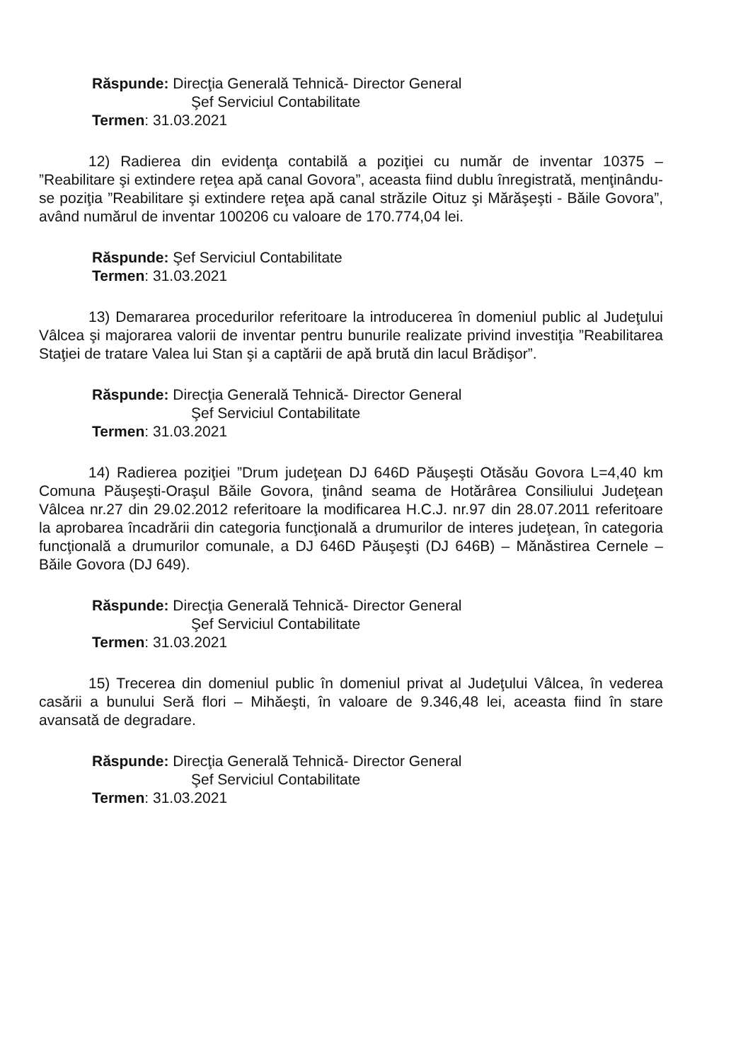Răspunde: Direcţia Generală Tehnică- Director General
Şef Serviciul Contabilitate
Termen: 31.03.2021
12) Radierea din evidenţa contabilă a poziţiei cu număr de inventar 10375 – ”Reabilitare şi extindere reţea apă canal Govora”, aceasta fiind dublu înregistrată, menţinându-se poziţia ”Reabilitare şi extindere reţea apă canal străzile Oituz şi Mărăşeşti - Băile Govora”, având numărul de inventar 100206 cu valoare de 170.774,04 lei.
Răspunde: Şef Serviciul Contabilitate
Termen: 31.03.2021
13) Demararea procedurilor referitoare la introducerea în domeniul public al Judeţului Vâlcea şi majorarea valorii de inventar pentru bunurile realizate privind investiţia ”Reabilitarea Staţiei de tratare Valea lui Stan şi a captării de apă brută din lacul Brădişor”.
Răspunde: Direcţia Generală Tehnică- Director General
Şef Serviciul Contabilitate
Termen: 31.03.2021
14) Radierea poziţiei ”Drum judeţean DJ 646D Păuşeşti Otăsău Govora L=4,40 km Comuna Păuşeşti-Oraşul Băile Govora, ţinând seama de Hotărârea Consiliului Judeţean Vâlcea nr.27 din 29.02.2012 referitoare la modificarea H.C.J. nr.97 din 28.07.2011 referitoare la aprobarea încadrării din categoria funcţională a drumurilor de interes judeţean, în categoria funcţională a drumurilor comunale, a DJ 646D Păuşeşti (DJ 646B) – Mănăstirea Cernele – Băile Govora (DJ 649).
Răspunde: Direcţia Generală Tehnică- Director General
Şef Serviciul Contabilitate
Termen: 31.03.2021
15) Trecerea din domeniul public în domeniul privat al Judeţului Vâlcea, în vederea casării a bunului Seră flori – Mihăeşti, în valoare de 9.346,48 lei, aceasta fiind în stare avansată de degradare.
Răspunde: Direcţia Generală Tehnică- Director General
Şef Serviciul Contabilitate
Termen: 31.03.2021